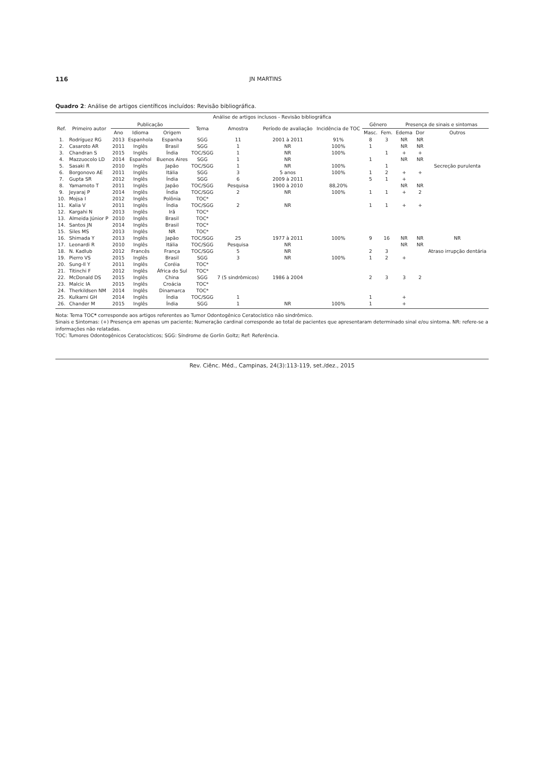116 JN MARTINS
Quadro 2: Análise de artigos científicos incluídos: Revisão bibliográfica.
| Análise de artigos inclusos - Revisão bibliográfica | | | | | | | | | | | | | |
| --- | --- | --- | --- | --- | --- | --- | --- | --- | --- | --- | --- | --- | --- |
| Ref. | Primeiro autor | Publicação | | | Tema | Amostra | Período de avaliação | Incidência de TOC | Gênero | | Presença de sinais e sintomas | | |
| | | Ano | Idioma | Origem | | | | | Masc. | Fem. | Edema | Dor | Outros |
| 1. | Rodríguez RG | 2013 | Espanhola | Espanha | SGG | 11 | 2001 à 2011 | 91% | 8 | 3 | NR | NR | |
| 2. | Casaroto AR | 2011 | Inglês | Brasil | SGG | 1 | NR | 100% | 1 | | NR | NR | |
| 3. | Chandran S | 2015 | Inglês | Índia | TOC/SGG | 1 | NR | 100% | | 1 | + | + | |
| 4. | Mazzuocolo LD | 2014 | Espanhol | Buenos Aires | SGG | 1 | NR | | 1 | | NR | NR | |
| 5. | Sasaki R | 2010 | Inglês | Japão | TOC/SGG | 1 | NR | 100% | | 1 | | | Secreção purulenta |
| 6. | Borgonovo AE | 2011 | Inglês | Itália | SGG | 3 | 5 anos | 100% | 1 | 2 | + | + | |
| 7. | Gupta SR | 2012 | Inglês | Índia | SGG | 6 | 2009 à 2011 | | 5 | 1 | + | | |
| 8. | Yamamoto T | 2011 | Inglês | Japão | TOC/SGG | Pesquisa | 1900 à 2010 | 88,20% | | | NR | NR | |
| 9. | Jeyaraj P | 2014 | Inglês | Índia | TOC/SGG | 2 | NR | 100% | 1 | 1 | + | 2 | |
| 10. | Mojsa I | 2012 | Inglês | Polônia | TOC* | | | | | | | | |
| 11. | Kalia V | 2011 | Inglês | Índia | TOC/SGG | 2 | NR | | 1 | 1 | + | + | |
| 12. | Kargahi N | 2013 | Inglês | Irã | TOC* | | | | | | | | |
| 13. | Almeida Júnior P | 2010 | Inglês | Brasil | TOC* | | | | | | | | |
| 14. | Santos JN | 2014 | Inglês | Brasil | TOC* | | | | | | | | |
| 15. | Siles MS | 2013 | Inglês | NR | TOC* | | | | | | | | |
| 16. | Shimada Y | 2013 | Inglês | Japão | TOC/SGG | 25 | 1977 à 2011 | 100% | 9 | 16 | NR | NR | NR |
| 17. | Leonardi R | 2010 | Inglês | Itália | TOC/SGG | Pesquisa | NR | | | | NR | NR | |
| 18. | N. Kadlub | 2012 | Francês | França | TOC/SGG | 5 | NR | | 2 | 3 | | | Atraso irrupção dentária |
| 19. | Pierro VS | 2015 | Inglês | Brasil | SGG | 3 | NR | 100% | 1 | 2 | + | | |
| 20. | Sung-Il Y | 2011 | Inglês | Coréia | TOC* | | | | | | | | |
| 21. | Titinchi F | 2012 | Inglês | África do Sul | TOC* | | | | | | | | |
| 22. | McDonald DS | 2015 | Inglês | China | SGG | 7 (5 sindrômicos) | 1986 à 2004 | | 2 | 3 | 3 | 2 | |
| 23. | Malcic IA | 2015 | Inglês | Croácia | TOC* | | | | | | | | |
| 24. | Therkildsen NM | 2014 | Inglês | Dinamarca | TOC* | | | | | | | | |
| 25. | Kulkarni GH | 2014 | Inglês | Índia | TOC/SGG | 1 | | | 1 | | + | | |
| 26. | Chander M | 2015 | Inglês | Índia | SGG | 1 | NR | 100% | 1 | | + | | |
Nota: Tema TOC* corresponde aos artigos referentes ao Tumor Odontogênico Ceratocístico não sindrômico.
Sinais e Sintomas: (+) Presença em apenas um paciente; Numeração cardinal corresponde ao total de pacientes que apresentaram determinado sinal e/ou sintoma. NR: refere-se a informações não relatadas.
TOC: Tumores Odontogênicos Ceratocísticos; SGG: Síndrome de Gorlin Goltz; Ref: Referência.
Rev. Ciênc. Méd., Campinas, 24(3):113-119, set./dez., 2015